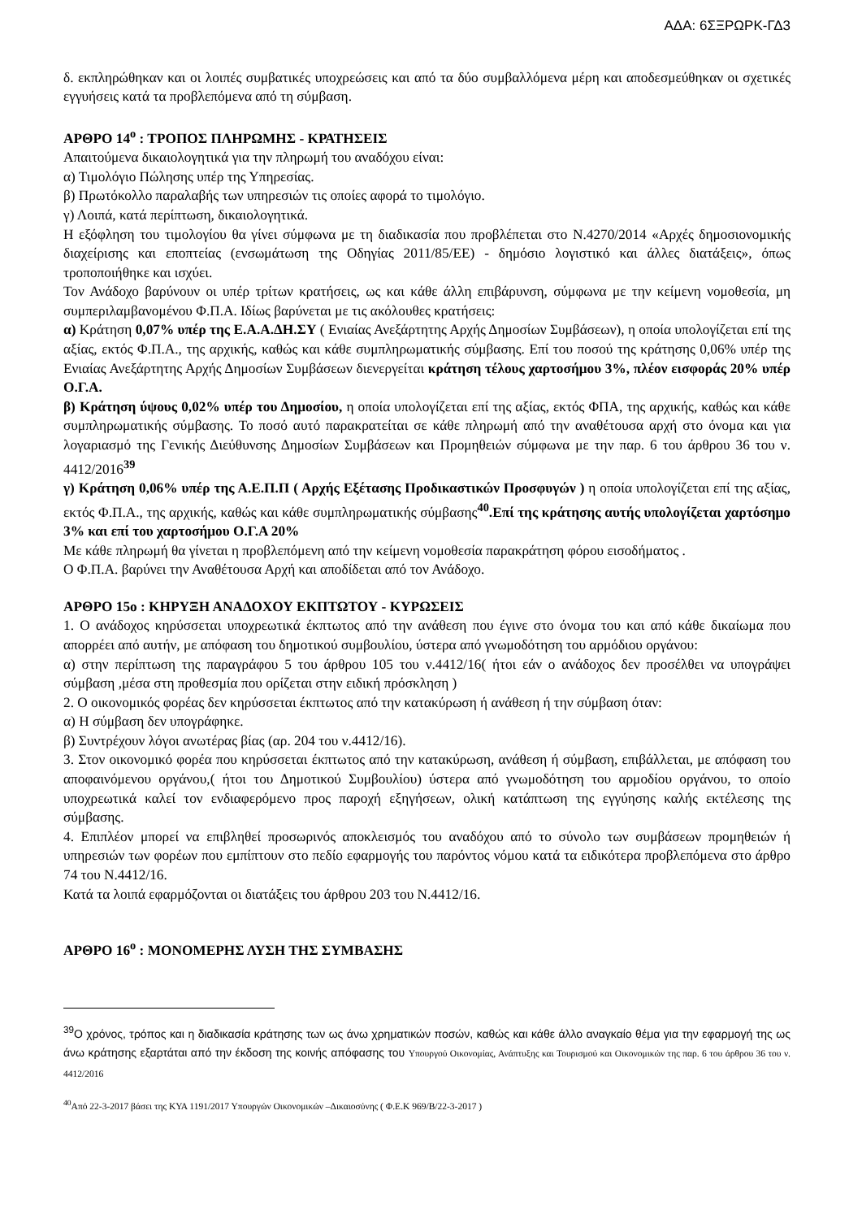ΑΔΑ: 6ΣΞΡΩΡΚ-ΓΔ3
δ. εκπληρώθηκαν και οι λοιπές συμβατικές υποχρεώσεις και από τα δύο συμβαλλόμενα μέρη και αποδεσμεύθηκαν οι σχετικές εγγυήσεις κατά τα προβλεπόμενα από τη σύμβαση.
ΑΡΘΡΟ 14<sup>ο</sup> : ΤΡΟΠΟΣ ΠΛΗΡΩΜΗΣ - ΚΡΑΤΗΣΕΙΣ
Απαιτούμενα δικαιολογητικά για την πληρωμή του αναδόχου είναι:
α) Τιμολόγιο Πώλησης υπέρ της Υπηρεσίας.
β) Πρωτόκολλο παραλαβής των υπηρεσιών τις οποίες αφορά το τιμολόγιο.
γ) Λοιπά, κατά περίπτωση, δικαιολογητικά.
Η εξόφληση του τιμολογίου θα γίνει σύμφωνα με τη διαδικασία που προβλέπεται στο Ν.4270/2014 «Αρχές δημοσιονομικής διαχείρισης και εποπτείας (ενσωμάτωση της Οδηγίας 2011/85/ΕΕ) - δημόσιο λογιστικό και άλλες διατάξεις», όπως τροποποιήθηκε και ισχύει.
Τον Ανάδοχο βαρύνουν οι υπέρ τρίτων κρατήσεις, ως και κάθε άλλη επιβάρυνση, σύμφωνα με την κείμενη νομοθεσία, μη συμπεριλαμβανομένου Φ.Π.Α. Ιδίως βαρύνεται με τις ακόλουθες κρατήσεις:
α) Κράτηση 0,07% υπέρ της Ε.Α.Α.ΔΗ.ΣΥ ( Ενιαίας Ανεξάρτητης Αρχής Δημοσίων Συμβάσεων), η οποία υπολογίζεται επί της αξίας, εκτός Φ.Π.Α., της αρχικής, καθώς και κάθε συμπληρωματικής σύμβασης. Επί του ποσού της κράτησης 0,06% υπέρ της Ενιαίας Ανεξάρτητης Αρχής Δημοσίων Συμβάσεων διενεργείται κράτηση τέλους χαρτοσήμου 3%, πλέον εισφοράς 20% υπέρ Ο.Γ.Α.
β) Κράτηση ύψους 0,02% υπέρ του Δημοσίου, η οποία υπολογίζεται επί της αξίας, εκτός ΦΠΑ, της αρχικής, καθώς και κάθε συμπληρωματικής σύμβασης. Το ποσό αυτό παρακρατείται σε κάθε πληρωμή από την αναθέτουσα αρχή στο όνομα και για λογαριασμό της Γενικής Διεύθυνσης Δημοσίων Συμβάσεων και Προμηθειών σύμφωνα με την παρ. 6 του άρθρου 36 του ν. 4412/2016<sup>39</sup>
γ) Κράτηση 0,06% υπέρ της Α.Ε.Π.Π ( Αρχής Εξέτασης Προδικαστικών Προσφυγών ) η οποία υπολογίζεται επί της αξίας, εκτός Φ.Π.Α., της αρχικής, καθώς και κάθε συμπληρωματικής σύμβασης<sup>40</sup>.Επί της κράτησης αυτής υπολογίζεται χαρτόσημο 3% και επί του χαρτοσήμου Ο.Γ.Α 20%
Με κάθε πληρωμή θα γίνεται η προβλεπόμενη από την κείμενη νομοθεσία παρακράτηση φόρου εισοδήματος .
Ο Φ.Π.Α. βαρύνει την Αναθέτουσα Αρχή και αποδίδεται από τον Ανάδοχο.
ΑΡΘΡΟ 15ο : ΚΗΡΥΞΗ ΑΝΑΔΟΧΟΥ ΕΚΠΤΩΤΟΥ - ΚΥΡΩΣΕΙΣ
1. Ο ανάδοχος κηρύσσεται υποχρεωτικά έκπτωτος από την ανάθεση που έγινε στο όνομα του και από κάθε δικαίωμα που απορρέει από αυτήν, με απόφαση του δημοτικού συμβουλίου, ύστερα από γνωμοδότηση του αρμόδιου οργάνου:
α) στην περίπτωση της παραγράφου 5 του άρθρου 105 του ν.4412/16( ήτοι εάν ο ανάδοχος δεν προσέλθει να υπογράψει σύμβαση ,μέσα στη προθεσμία που ορίζεται στην ειδική πρόσκληση )
2. Ο οικονομικός φορέας δεν κηρύσσεται έκπτωτος από την κατακύρωση ή ανάθεση ή την σύμβαση όταν:
α) Η σύμβαση δεν υπογράφηκε.
β) Συντρέχουν λόγοι ανωτέρας βίας (αρ. 204 του ν.4412/16).
3. Στον οικονομικό φορέα που κηρύσσεται έκπτωτος από την κατακύρωση, ανάθεση ή σύμβαση, επιβάλλεται, με απόφαση του αποφαινόμενου οργάνου,( ήτοι του Δημοτικού Συμβουλίου) ύστερα από γνωμοδότηση του αρμοδίου οργάνου, το οποίο υποχρεωτικά καλεί τον ενδιαφερόμενο προς παροχή εξηγήσεων, ολική κατάπτωση της εγγύησης καλής εκτέλεσης της σύμβασης.
4. Επιπλέον μπορεί να επιβληθεί προσωρινός αποκλεισμός του αναδόχου από το σύνολο των συμβάσεων προμηθειών ή υπηρεσιών των φορέων που εμπίπτουν στο πεδίο εφαρμογής του παρόντος νόμου κατά τα ειδικότερα προβλεπόμενα στο άρθρο 74 του Ν.4412/16.
Κατά τα λοιπά εφαρμόζονται οι διατάξεις του άρθρου 203 του Ν.4412/16.
ΑΡΘΡΟ 16<sup>ο</sup> : ΜΟΝΟΜΕΡΗΣ ΛΥΣΗ ΤΗΣ ΣΥΜΒΑΣΗΣ
<sup>39</sup> Ο χρόνος, τρόπος και η διαδικασία κράτησης των ως άνω χρηματικών ποσών, καθώς και κάθε άλλο αναγκαίο θέμα για την εφαρμογή της ως άνω κράτησης εξαρτάται από την έκδοση της κοινής απόφασης του Υπουργού Οικονομίας, Ανάπτυξης και Τουρισμού και Οικονομικών της παρ. 6 του άρθρου 36 του ν. 4412/2016
<sup>40</sup> Από 22-3-2017 βάσει της ΚΥΑ 1191/2017 Υπουργών Οικονομικών –Δικαιοσύνης ( Φ.Ε.Κ 969/Β/22-3-2017 )